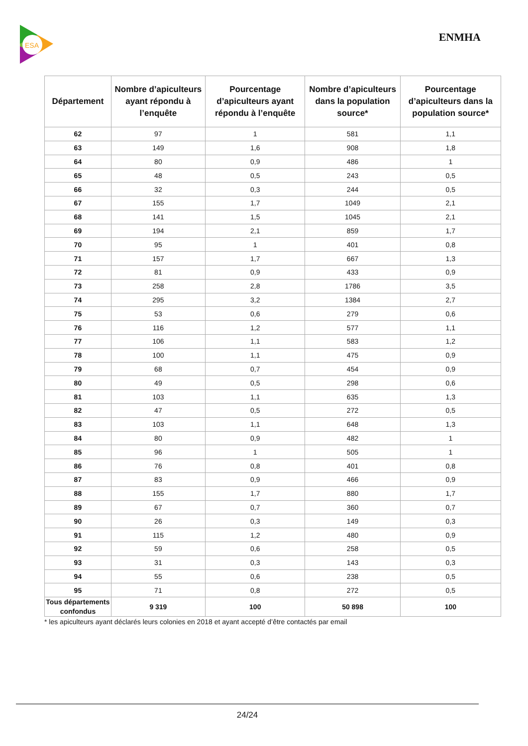ESA
ENMHA
| Département | Nombre d’apiculteurs ayant répondu à l’enquête | Pourcentage d’apiculteurs ayant répondu à l’enquête | Nombre d’apiculteurs dans la population source* | Pourcentage d’apiculteurs dans la population source* |
| --- | --- | --- | --- | --- |
| 62 | 97 | 1 | 581 | 1,1 |
| 63 | 149 | 1,6 | 908 | 1,8 |
| 64 | 80 | 0,9 | 486 | 1 |
| 65 | 48 | 0,5 | 243 | 0,5 |
| 66 | 32 | 0,3 | 244 | 0,5 |
| 67 | 155 | 1,7 | 1049 | 2,1 |
| 68 | 141 | 1,5 | 1045 | 2,1 |
| 69 | 194 | 2,1 | 859 | 1,7 |
| 70 | 95 | 1 | 401 | 0,8 |
| 71 | 157 | 1,7 | 667 | 1,3 |
| 72 | 81 | 0,9 | 433 | 0,9 |
| 73 | 258 | 2,8 | 1786 | 3,5 |
| 74 | 295 | 3,2 | 1384 | 2,7 |
| 75 | 53 | 0,6 | 279 | 0,6 |
| 76 | 116 | 1,2 | 577 | 1,1 |
| 77 | 106 | 1,1 | 583 | 1,2 |
| 78 | 100 | 1,1 | 475 | 0,9 |
| 79 | 68 | 0,7 | 454 | 0,9 |
| 80 | 49 | 0,5 | 298 | 0,6 |
| 81 | 103 | 1,1 | 635 | 1,3 |
| 82 | 47 | 0,5 | 272 | 0,5 |
| 83 | 103 | 1,1 | 648 | 1,3 |
| 84 | 80 | 0,9 | 482 | 1 |
| 85 | 96 | 1 | 505 | 1 |
| 86 | 76 | 0,8 | 401 | 0,8 |
| 87 | 83 | 0,9 | 466 | 0,9 |
| 88 | 155 | 1,7 | 880 | 1,7 |
| 89 | 67 | 0,7 | 360 | 0,7 |
| 90 | 26 | 0,3 | 149 | 0,3 |
| 91 | 115 | 1,2 | 480 | 0,9 |
| 92 | 59 | 0,6 | 258 | 0,5 |
| 93 | 31 | 0,3 | 143 | 0,3 |
| 94 | 55 | 0,6 | 238 | 0,5 |
| 95 | 71 | 0,8 | 272 | 0,5 |
| Tous départements confondus | 9 319 | 100 | 50 898 | 100 |
* les apiculteurs ayant déclarés leurs colonies en 2018 et ayant accepté d’être contactés par email
24/24